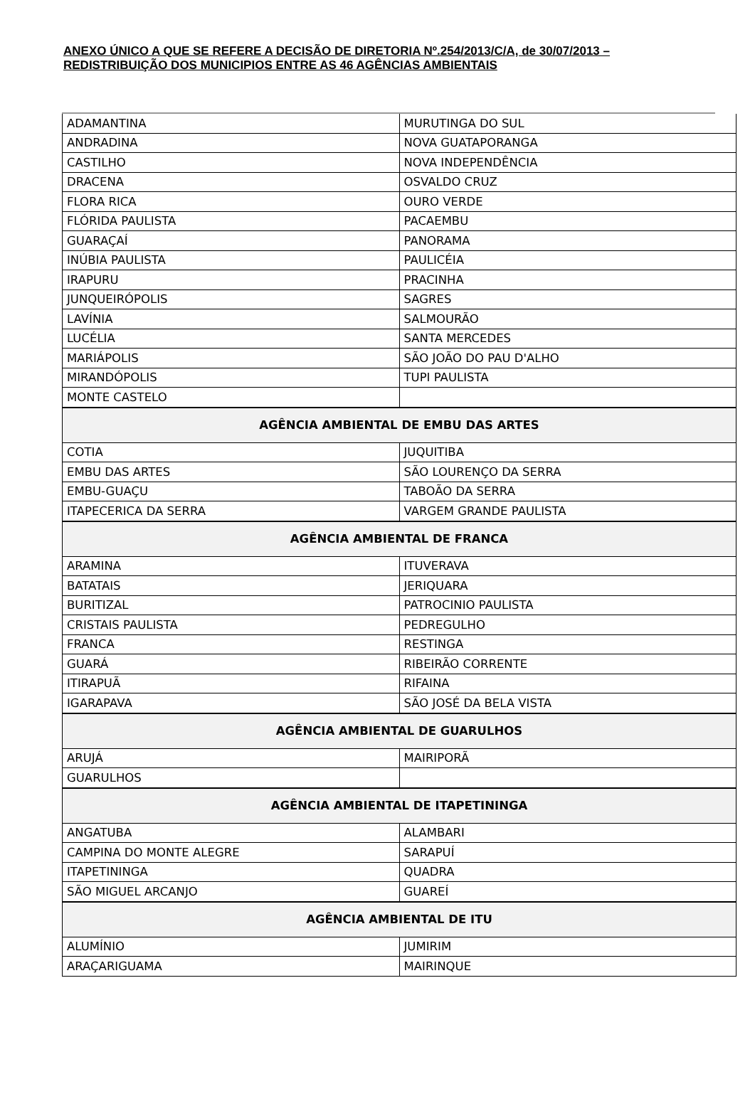ANEXO ÚNICO A QUE SE REFERE A DECISÃO DE DIRETORIA Nº.254/2013/C/A, de 30/07/2013 – REDISTRIBUIÇÃO DOS MUNICIPIOS ENTRE AS 46 AGÊNCIAS AMBIENTAIS
| ADAMANTINA | MURUTINGA DO SUL |
| ANDRADINA | NOVA GUATAPORANGA |
| CASTILHO | NOVA INDEPENDÊNCIA |
| DRACENA | OSVALDO CRUZ |
| FLORA RICA | OURO VERDE |
| FLÓRIDA PAULISTA | PACAEMBU |
| GUARAÇAÍ | PANORAMA |
| INÚBIA PAULISTA | PAULICÉIA |
| IRAPURU | PRACINHA |
| JUNQUEIRÓPOLIS | SAGRES |
| LAVÍNIA | SALMOURÃO |
| LUCÉLIA | SANTA MERCEDES |
| MARIÁPOLIS | SÃO JOÃO DO PAU D'ALHO |
| MIRANDÓPOLIS | TUPI PAULISTA |
| MONTE CASTELO | |
| AGÊNCIA AMBIENTAL DE EMBU DAS ARTES | |
| COTIA | JUQUITIBA |
| EMBU DAS ARTES | SÃO LOURENÇO DA SERRA |
| EMBU-GUAÇU | TABOÃO DA SERRA |
| ITAPECERICA DA SERRA | VARGEM GRANDE PAULISTA |
| AGÊNCIA AMBIENTAL DE FRANCA | |
| ARAMINA | ITUVERAVA |
| BATATAIS | JERIQUARA |
| BURITIZAL | PATROCINIO PAULISTA |
| CRISTAIS PAULISTA | PEDREGULHO |
| FRANCA | RESTINGA |
| GUARÁ | RIBEIRÃO CORRENTE |
| ITIRAPUÃ | RIFAINA |
| IGARAPAVA | SÃO JOSÉ DA BELA VISTA |
| AGÊNCIA AMBIENTAL DE GUARULHOS | |
| ARUJÁ | MAIRIPORÃ |
| GUARULHOS | |
| AGÊNCIA AMBIENTAL DE ITAPETININGA | |
| ANGATUBA | ALAMBARI |
| CAMPINA DO MONTE ALEGRE | SARAPUÍ |
| ITAPETININGA | QUADRA |
| SÃO MIGUEL ARCANJO | GUAREÍ |
| AGÊNCIA AMBIENTAL DE ITU | |
| ALUMÍNIO | JUMIRIM |
| ARAÇARIGUAMA | MAIRINQUE |